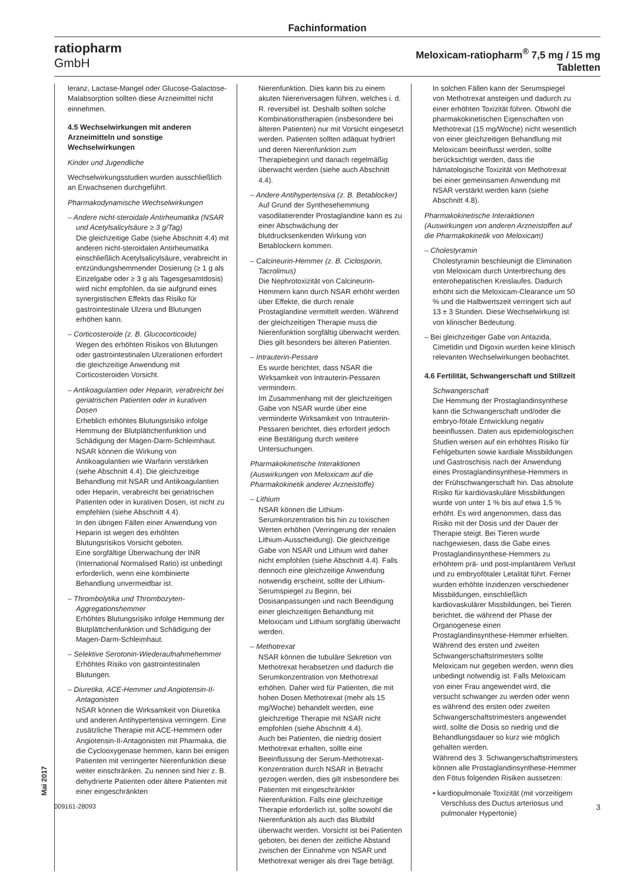Fachinformation
ratiopharm
GmbH
Meloxicam-ratiopharm<sup>®</sup> 7,5 mg / 15 mg
Tabletten
leranz, Lactase-Mangel oder Glucose-Galactose-Malabsorption sollten diese Arzneimittel nicht einnehmen.
4.5 Wechselwirkungen mit anderen Arzneimitteln und sonstige Wechselwirkungen
Kinder und Jugendliche
Wechselwirkungsstudien wurden ausschließlich an Erwachsenen durchgeführt.
Pharmakodynamische Wechselwirkungen
– Andere nicht-steroidale Antirheumatika (NSAR und Acetylsalicylsäure ≥ 3 g/Tag)
Die gleichzeitige Gabe (siehe Abschnitt 4.4) mit anderen nicht-steroidalen Antirheumatika einschließlich Acetylsalicylsäure, verabreicht in entzündungshemmender Dosierung (≥ 1 g als Einzelgabe oder ≥ 3 g als Tagesgesamtdosis) wird nicht empfohlen, da sie aufgrund eines synergistischen Effekts das Risiko für gastrointestinale Ulzera und Blutungen erhöhen kann.
– Corticosteroide (z. B. Glucocorticoide)
Wegen des erhöhten Risikos von Blutungen oder gastrointestinalen Ulzerationen erfordert die gleichzeitige Anwendung mit Corticosteroiden Vorsicht.
– Antikoagulantien oder Heparin, verabreicht bei geriatrischen Patienten oder in kurativen Dosen
Erheblich erhöhtes Blutungsrisiko infolge Hemmung der Blutplättchenfunktion und Schädigung der Magen-Darm-Schleimhaut. NSAR können die Wirkung von Antikoagulantien wie Warfarin verstärken (siehe Abschnitt 4.4). Die gleichzeitige Behandlung mit NSAR und Antikoagulantien oder Heparin, verabreicht bei geriatrischen Patienten oder in kurativen Dosen, ist nicht zu empfehlen (siehe Abschnitt 4.4).
In den übrigen Fällen einer Anwendung von Heparin ist wegen des erhöhten Blutungsrisikos Vorsicht geboten.
Eine sorgfältige Überwachung der INR (International Normalised Ratio) ist unbedingt erforderlich, wenn eine kombinierte Behandlung unvermeidbar ist.
– Thrombolytika und Thrombozyten-Aggregationshemmer
Erhöhtes Blutungsrisiko infolge Hemmung der Blutplättchenfunktion und Schädigung der Magen-Darm-Schleimhaut.
– Selektive Serotonin-Wiederaufnahmehemmer
Erhöhtes Risiko von gastrointestinalen Blutungen.
– Diuretika, ACE-Hemmer und Angiotensin-II-Antagonisten
NSAR können die Wirksamkeit von Diuretika und anderen Antihypertensiva verringern. Eine zusätzliche Therapie mit ACE-Hemmern oder Angiotensin-II-Antagonisten mit Pharmaka, die die Cyclooxygenase hemmen, kann bei einigen Patienten mit verringerter Nierenfunktion diese weiter einschränken. Zu nennen sind hier z. B. dehydrierte Patienten oder ältere Patienten mit einer eingeschränkten
Nierenfunktion. Dies kann bis zu einem akuten Nierenversagen führen, welches i. d. R. reversibel ist. Deshalb sollten solche Kombinationstherapien (insbesondere bei älteren Patienten) nur mit Vorsicht eingesetzt werden. Patienten sollten adäquat hydriert und deren Nierenfunktion zum Therapiebeginn und danach regelmäßig überwacht werden (siehe auch Abschnitt 4.4).
– Andere Antihypertensiva (z. B. Betablocker)
Auf Grund der Synthesehemmung vasodilatierender Prostaglandine kann es zu einer Abschwächung der blutdrucksenkenden Wirkung von Betablockern kommen.
– Calcineurin-Hemmer (z. B. Ciclosporin, Tacrolimus)
Die Nephrotoxizität von Calcineurin-Hemmern kann durch NSAR erhöht werden über Effekte, die durch renale Prostaglandine vermittelt werden. Während der gleichzeitigen Therapie muss die Nierenfunktion sorgfältig überwacht werden. Dies gilt besonders bei älteren Patienten.
– Intrauterin-Pessare
Es wurde berichtet, dass NSAR die Wirksamkeit von Intrauterin-Pessaren vermindern.
Im Zusammenhang mit der gleichzeitigen Gabe von NSAR wurde über eine verminderte Wirksamkeit von Intrauterin-Pessaren berichtet, dies erfordert jedoch eine Bestätigung durch weitere Untersuchungen.
Pharmakokinetische Interaktionen (Auswirkungen von Meloxicam auf die Pharmakokinetik anderer Arzneistoffe)
– Lithium
NSAR können die Lithium-Serumkonzentration bis hin zu toxischen Werten erhöhen (Verringerung der renalen Lithium-Ausscheidung). Die gleichzeitige Gabe von NSAR und Lithium wird daher nicht empfohlen (siehe Abschnitt 4.4). Falls dennoch eine gleichzeitige Anwendung notwendig erscheint, sollte der Lithium-Serumspiegel zu Beginn, bei Dosisanpassungen und nach Beendigung einer gleichzeitigen Behandlung mit Meloxicam und Lithium sorgfältig überwacht werden.
– Methotrexat
NSAR können die tubuläre Sekretion von Methotrexat herabsetzen und dadurch die Serumkonzentration von Methotrexat erhöhen. Daher wird für Patienten, die mit hohen Dosen Methotrexat (mehr als 15 mg/Woche) behandelt werden, eine gleichzeitige Therapie mit NSAR nicht empfohlen (siehe Abschnitt 4.4).
Auch bei Patienten, die niedrig dosiert Methotrexat erhalten, sollte eine Beeinflussung der Serum-Methotrexat-Konzentration durch NSAR in Betracht gezogen werden, dies gilt insbesondere bei Patienten mit eingeschränkter Nierenfunktion. Falls eine gleichzeitige Therapie erforderlich ist, sollte sowohl die Nierenfunktion als auch das Blutbild überwacht werden. Vorsicht ist bei Patienten geboten, bei denen der zeitliche Abstand zwischen der Einnahme von NSAR und Methotrexat weniger als drei Tage beträgt.
In solchen Fällen kann der Serumspiegel von Methotrexat ansteigen und dadurch zu einer erhöhten Toxizität führen. Obwohl die pharmakokinetischen Eigenschaften von Methotrexat (15 mg/Woche) nicht wesentlich von einer gleichzeitigen Behandlung mit Meloxicam beeinflusst werden, sollte berücksichtigt werden, dass die hämatologische Toxizität von Methotrexat bei einer gemeinsamen Anwendung mit NSAR verstärkt werden kann (siehe Abschnitt 4.8).
Pharmakokinetische Interaktionen (Auswirkungen von anderen Arzneistoffen auf die Pharmakokinetik von Meloxicam)
– Cholestyramin
Cholestyramin beschleunigt die Elimination von Meloxicam durch Unterbrechung des enterohepatischen Kreislaufes. Dadurch erhöht sich die Meloxicam-Clearance um 50 % und die Halbwertszeit verringert sich auf 13 ± 3 Stunden. Diese Wechselwirkung ist von klinischer Bedeutung.
– Bei gleichzeitiger Gabe von Antazida, Cimetidin und Digoxin wurden keine klinisch relevanten Wechselwirkungen beobachtet.
4.6 Fertilität, Schwangerschaft und Stillzeit
Schwangerschaft
Die Hemmung der Prostaglandinsynthese kann die Schwangerschaft und/oder die embryo-fötale Entwicklung negativ beeinflussen. Daten aus epidemiologischen Studien weisen auf ein erhöhtes Risiko für Fehlgeburten sowie kardiale Missbildungen und Gastroschisis nach der Anwendung eines Prostaglandinsynthese-Hemmers in der Frühschwangerschaft hin. Das absolute Risiko für kardiovaskuläre Missbildungen wurde von unter 1 % bis auf etwa 1,5 % erhöht. Es wird angenommen, dass das Risiko mit der Dosis und der Dauer der Therapie steigt. Bei Tieren wurde nachgewiesen, dass die Gabe eines Prostaglandinsynthese-Hemmers zu erhöhtem prä- und post-implantärem Verlust und zu embryofötaler Letalität führt. Ferner wurden erhöhte Inzidenzen verschiedener Missbildungen, einschließlich kardiovaskulärer Missbildungen, bei Tieren berichtet, die während der Phase der Organogenese einen Prostaglandinsynthese-Hemmer erhielten. Während des ersten und zweiten Schwangerschaftstrimesters sollte Meloxicam nur gegeben werden, wenn dies unbedingt notwendig ist. Falls Meloxicam von einer Frau angewendet wird, die versucht schwanger zu werden oder wenn es während des ersten oder zweiten Schwangerschaftstrimesters angewendet wird, sollte die Dosis so niedrig und die Behandlungsdauer so kurz wie möglich gehalten werden.
Während des 3. Schwangerschaftstrimesters können alle Prostaglandinsynthese-Hemmer den Fötus folgenden Risiken aussetzen:
• kardiopulmonale Toxizität (mit vorzeitigem Verschluss des Ductus arteriosus und pulmonaler Hypertonie)
Mai 2017
009161-28093 3